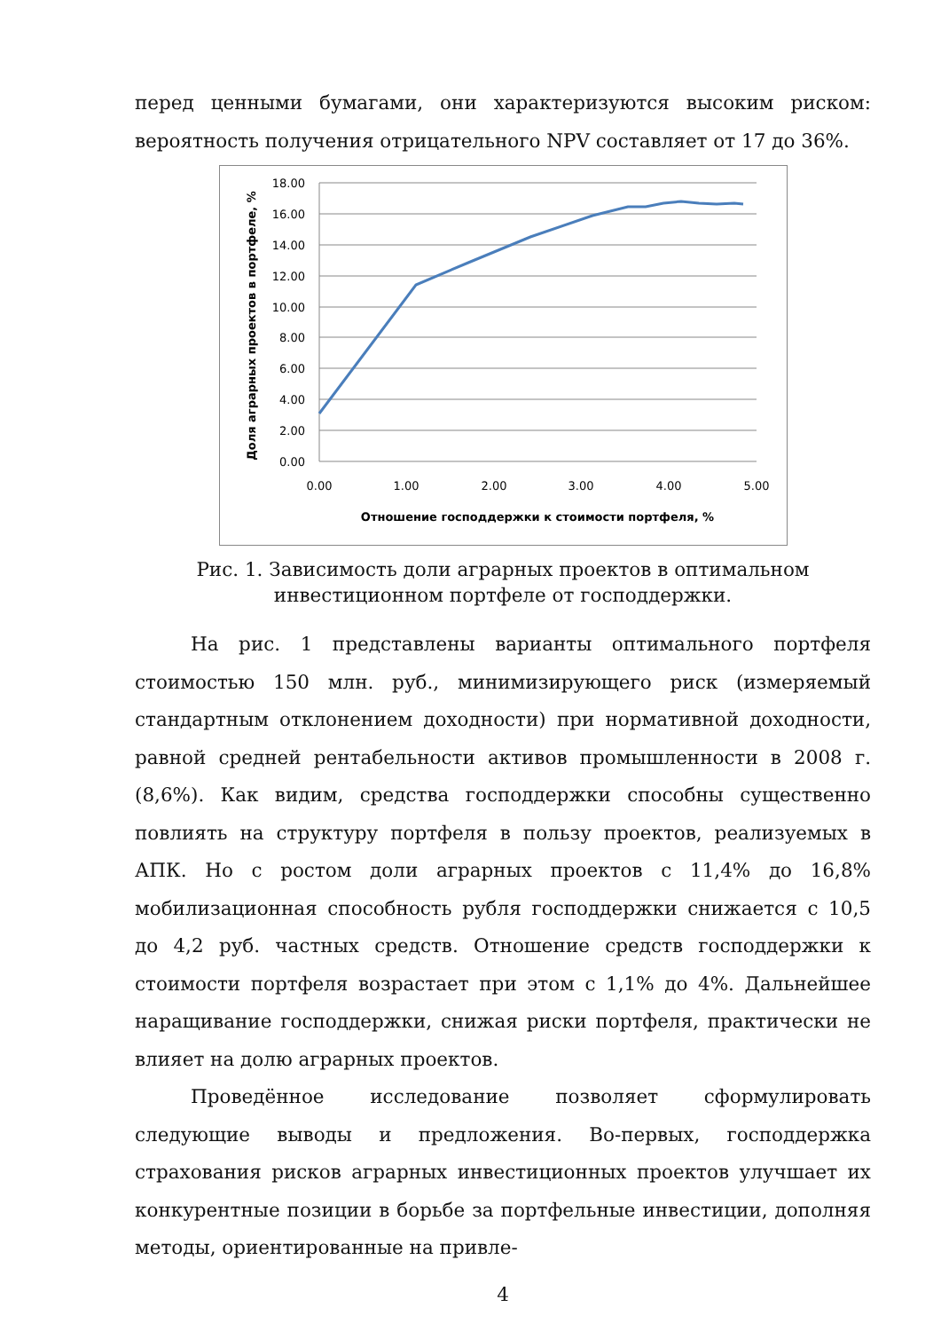перед ценными бумагами, они характеризуются высоким риском: вероятность получения отрицательного NPV составляет от 17 до 36%.
18.00
16.00
14.00
12.00
10.00
8.00
6.00
4.00
2.00
0.00
0.00
1.00
2.00
3.00
4.00
5.00
Отношение господдержки к стоимости портфеля, %
Доля аграрных проектов в портфеле, %
Рис. 1. Зависимость доли аграрных проектов в оптимальном инвестиционном портфеле от господдержки.
На рис. 1 представлены варианты оптимального портфеля стоимостью 150 млн. руб., минимизирующего риск (измеряемый стандартным отклонением доходности) при нормативной доходности, равной средней рентабельности активов промышленности в 2008 г. (8,6%). Как видим, средства господдержки способны существенно повлиять на структуру портфеля в пользу проектов, реализуемых в АПК. Но с ростом доли аграрных проектов с 11,4% до 16,8% мобилизационная способность рубля господдержки снижается с 10,5 до 4,2 руб. частных средств. Отношение средств господдержки к стоимости портфеля возрастает при этом с 1,1% до 4%. Дальнейшее наращивание господдержки, снижая риски портфеля, практически не влияет на долю аграрных проектов.
Проведённое исследование позволяет сформулировать следующие выводы и предложения. Во-первых, господдержка страхования рисков аграрных инвестиционных проектов улучшает их конкурентные позиции в борьбе за портфельные инвестиции, дополняя методы, ориентированные на привле-
4